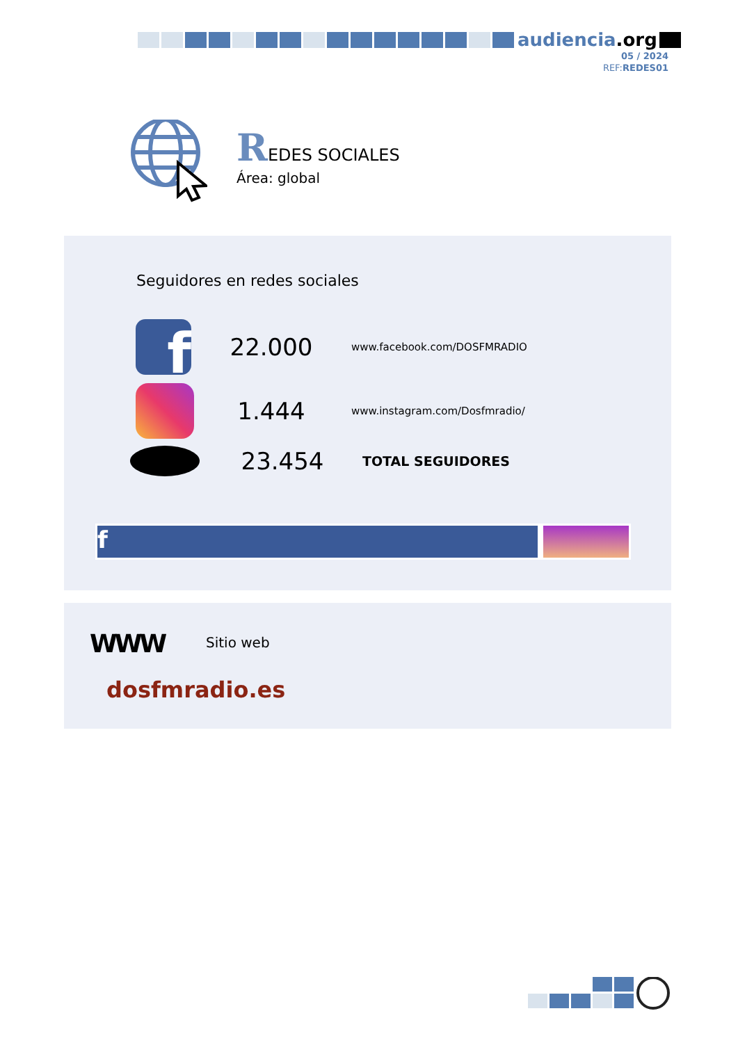audiencia.org
05 / 2024
REF:REDES01
REDES SOCIALES
Área: global
Seguidores en redes sociales
f
22.000
www.facebook.com/DOSFMRADIO
1.444
www.instagram.com/Dosfmradio/
23.454
TOTAL SEGUIDORES
f
WWW Sitio web
dosfmradio.es